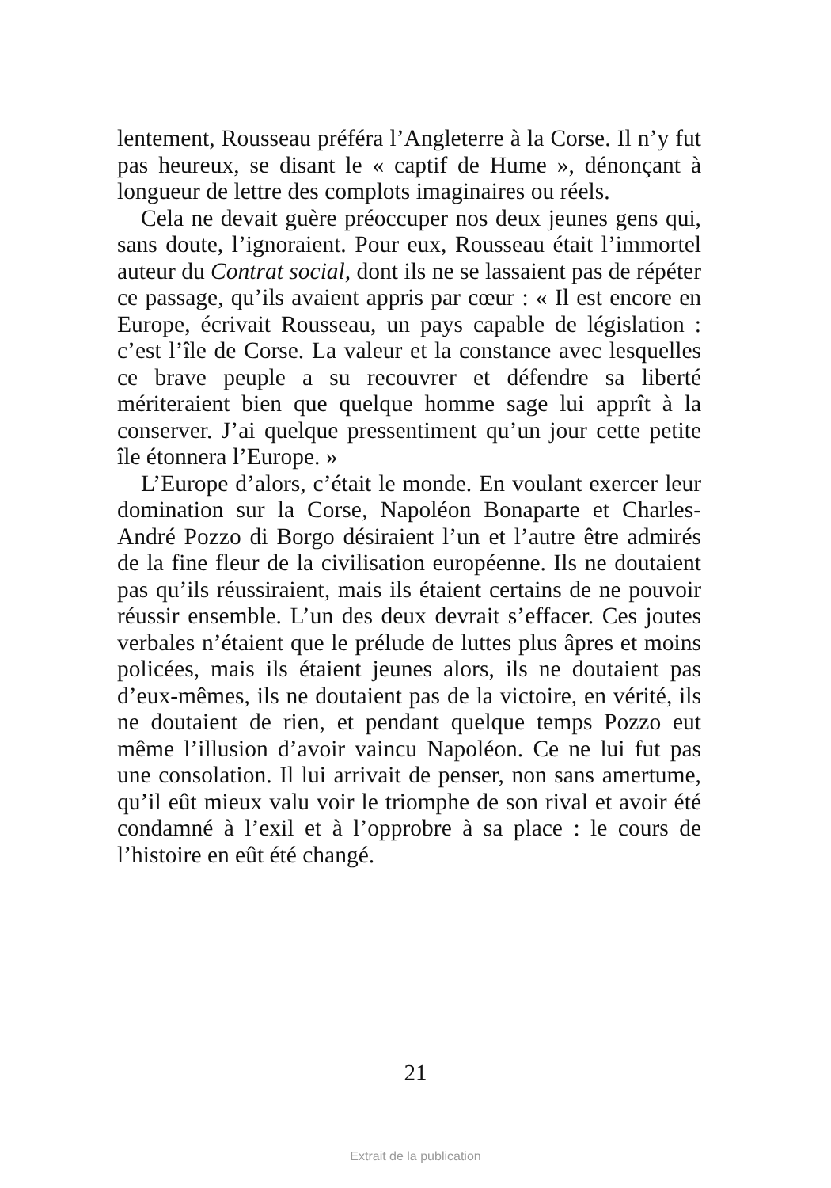lentement, Rousseau préféra l’Angleterre à la Corse. Il n’y fut pas heureux, se disant le « captif de Hume », dénonçant à longueur de lettre des complots imaginaires ou réels.
Cela ne devait guère préoccuper nos deux jeunes gens qui, sans doute, l’ignoraient. Pour eux, Rousseau était l’immortel auteur du Contrat social, dont ils ne se lassaient pas de répéter ce passage, qu’ils avaient appris par cœur : « Il est encore en Europe, écrivait Rousseau, un pays capable de législation : c’est l’île de Corse. La valeur et la constance avec lesquelles ce brave peuple a su recouvrer et défendre sa liberté mériteraient bien que quelque homme sage lui apprît à la conserver. J’ai quelque pressentiment qu’un jour cette petite île étonnera l’Europe. »
L’Europe d’alors, c’était le monde. En voulant exercer leur domination sur la Corse, Napoléon Bonaparte et Charles-André Pozzo di Borgo désiraient l’un et l’autre être admirés de la fine fleur de la civilisation européenne. Ils ne doutaient pas qu’ils réussiraient, mais ils étaient certains de ne pouvoir réussir ensemble. L’un des deux devrait s’effacer. Ces joutes verbales n’étaient que le prélude de luttes plus âpres et moins policées, mais ils étaient jeunes alors, ils ne doutaient pas d’eux-mêmes, ils ne doutaient pas de la victoire, en vérité, ils ne doutaient de rien, et pendant quelque temps Pozzo eut même l’illusion d’avoir vaincu Napoléon. Ce ne lui fut pas une consolation. Il lui arrivait de penser, non sans amertume, qu’il eût mieux valu voir le triomphe de son rival et avoir été condamné à l’exil et à l’opprobre à sa place : le cours de l’histoire en eût été changé.
21
Extrait de la publication